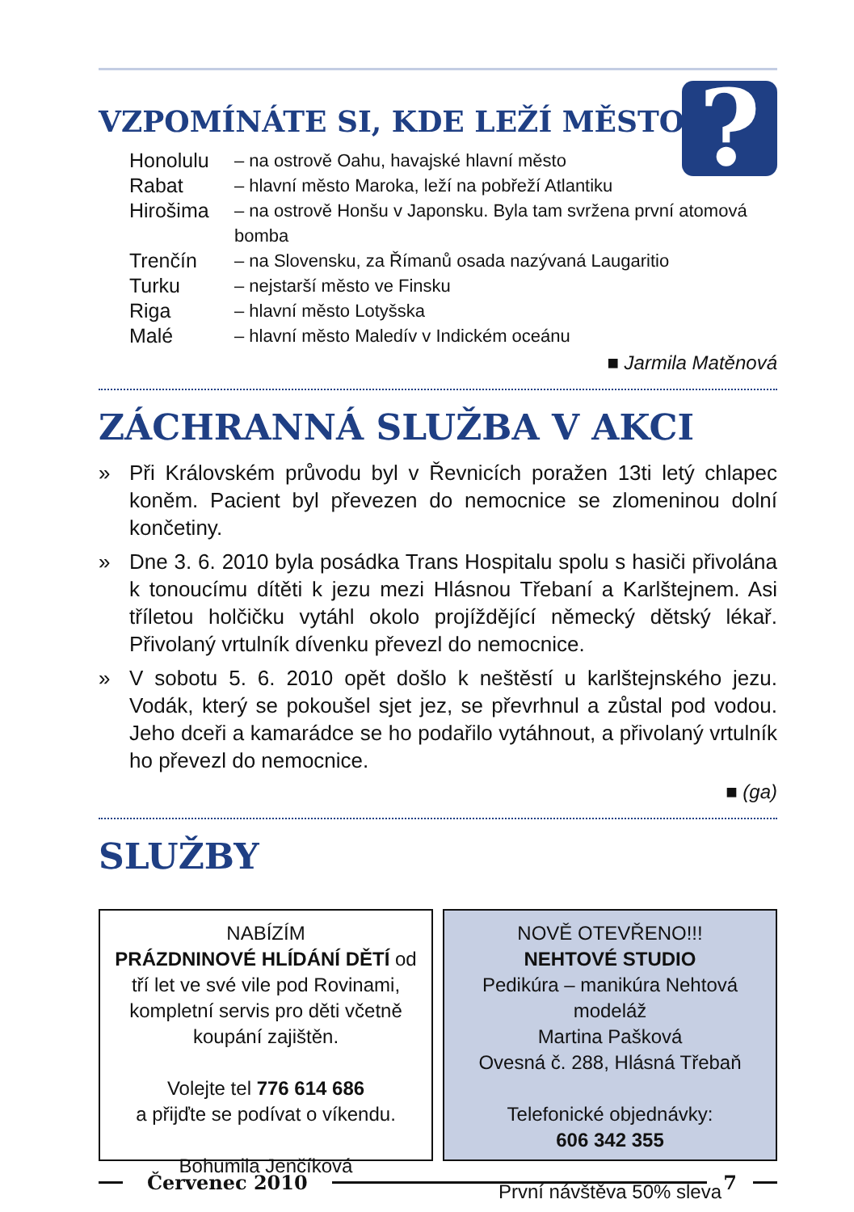?
VZPOMÍNÁTE SI, KDE LEŽÍ MĚSTO...
| Honolulu | – na ostrově Oahu, havajské hlavní město |
| Rabat | – hlavní město Maroka, leží na pobřeží Atlantiku |
| Hirošima | – na ostrově Honšu v Japonsku. Byla tam svržena první atomová bomba |
| Trenčín | – na Slovensku, za Římanů osada nazývaná Laugaritio |
| Turku | – nejstarší město ve Finsku |
| Riga | – hlavní město Lotyšska |
| Malé | – hlavní město Maledív v Indickém oceánu |
■ Jarmila Matěnová
ZÁCHRANNÁ SLUŽBA V AKCI
» Při Královském průvodu byl v Řevnicích poražen 13ti letý chlapec koněm. Pacient byl převezen do nemocnice se zlomeninou dolní končetiny.
» Dne 3. 6. 2010 byla posádka Trans Hospitalu spolu s hasiči přivolána k tonoucímu dítěti k jezu mezi Hlásnou Třebaní a Karlštejnem. Asi tříletou holčičku vytáhl okolo projíždějící německý dětský lékař. Přivolaný vrtulník dívenku převezl do nemocnice.
» V sobotu 5. 6. 2010 opět došlo k neštěstí u karlštejnského jezu. Vodák, který se pokoušel sjet jez, se převrhnul a zůstal pod vodou. Jeho dceři a kamarádce se ho podařilo vytáhnout, a přivolaný vrtulník ho převezl do nemocnice.
■ (ga)
SLUŽBY
NABÍZÍM
PRÁZDNINOVÉ HLÍDÁNÍ DĚTÍ od tří let ve své vile pod Rovinami, kompletní servis pro děti včetně koupání zajištěn.
Volejte tel 776 614 686
a přijďte se podívat o víkendu.
Bohumila Jenčíková
NOVĚ OTEVŘENO!!!
NEHTOVÉ STUDIO
Pedikúra – manikúra Nehtová modeláž
Martina Pašková
Ovesná č. 288, Hlásná Třebaň
Telefonické objednávky:
606 342 355
První návštěva 50% sleva
Červenec 2010 7